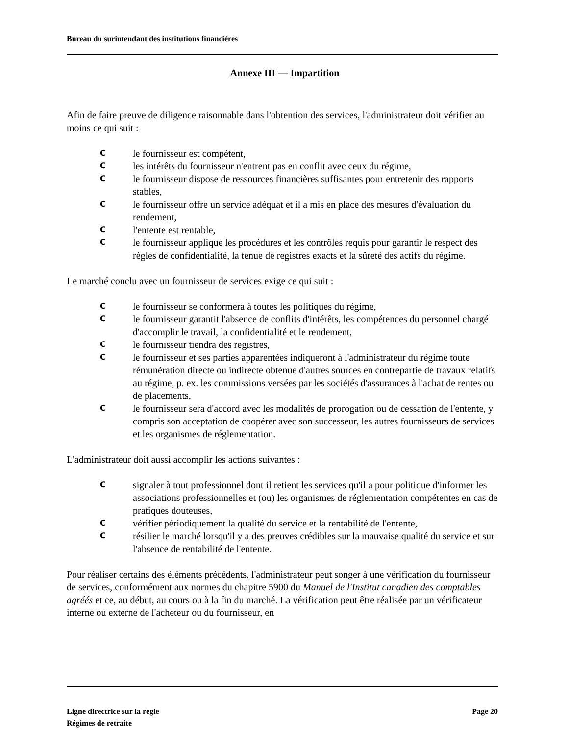Bureau du surintendant des institutions financières
Annexe III — Impartition
Afin de faire preuve de diligence raisonnable dans l'obtention des services, l'administrateur doit vérifier au moins ce qui suit :
Cle fournisseur est compétent,
Cles intérêts du fournisseur n'entrent pas en conflit avec ceux du régime,
Cle fournisseur dispose de ressources financières suffisantes pour entretenir des rapports stables,
Cle fournisseur offre un service adéquat et il a mis en place des mesures d'évaluation du rendement,
Cl'entente est rentable,
Cle fournisseur applique les procédures et les contrôles requis pour garantir le respect des règles de confidentialité, la tenue de registres exacts et la sûreté des actifs du régime.
Le marché conclu avec un fournisseur de services exige ce qui suit :
Cle fournisseur se conformera à toutes les politiques du régime,
Cle fournisseur garantit l'absence de conflits d'intérêts, les compétences du personnel chargé d'accomplir le travail, la confidentialité et le rendement,
Cle fournisseur tiendra des registres,
Cle fournisseur et ses parties apparentées indiqueront à l'administrateur du régime toute rémunération directe ou indirecte obtenue d'autres sources en contrepartie de travaux relatifs au régime, p. ex. les commissions versées par les sociétés d'assurances à l'achat de rentes ou de placements,
Cle fournisseur sera d'accord avec les modalités de prorogation ou de cessation de l'entente, y compris son acceptation de coopérer avec son successeur, les autres fournisseurs de services et les organismes de réglementation.
L'administrateur doit aussi accomplir les actions suivantes :
Csignaler à tout professionnel dont il retient les services qu'il a pour politique d'informer les associations professionnelles et (ou) les organismes de réglementation compétentes en cas de pratiques douteuses,
Cvérifier périodiquement la qualité du service et la rentabilité de l'entente,
Crésilier le marché lorsqu'il y a des preuves crédibles sur la mauvaise qualité du service et sur l'absence de rentabilité de l'entente.
Pour réaliser certains des éléments précédents, l'administrateur peut songer à une vérification du fournisseur de services, conformément aux normes du chapitre 5900 du Manuel de l'Institut canadien des comptables agréés et ce, au début, au cours ou à la fin du marché. La vérification peut être réalisée par un vérificateur interne ou externe de l'acheteur ou du fournisseur, en
Ligne directrice sur la régie
Régimes de retraite
Page 20